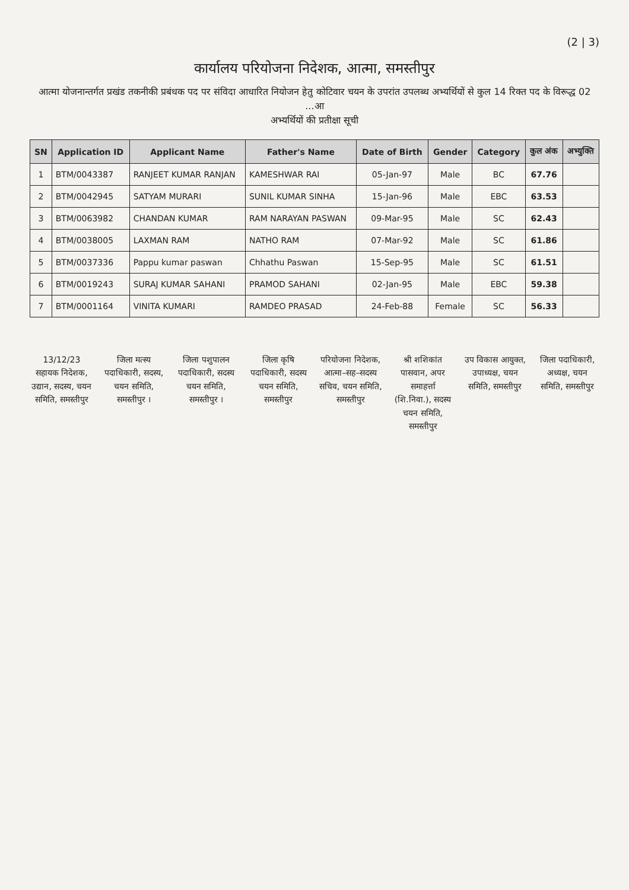(2 | 3)
कार्यालय परियोजना निदेशक, आत्मा, समस्तीपुर
आत्मा योजनान्तर्गत प्रखंड तकनीकी प्रबंधक पद पर संविदा आधारित नियोजन हेतु कोटिवार चयन के उपरांत उपलब्ध अभ्यर्थियों से कुल 14 रिक्त पद के विरूद्ध 02 ...आ
अभ्यर्थियों की प्रतीक्षा सूची
| SN | Application ID | Applicant Name | Father's Name | Date of Birth | Gender | Category | कुल अंक | अभ्युक्ति |
| --- | --- | --- | --- | --- | --- | --- | --- | --- |
| 1 | BTM/0043387 | RANJEET KUMAR RANJAN | KAMESHWAR RAI | 05-Jan-97 | Male | BC | 67.76 | |
| 2 | BTM/0042945 | SATYAM MURARI | SUNIL KUMAR SINHA | 15-Jan-96 | Male | EBC | 63.53 | |
| 3 | BTM/0063982 | CHANDAN KUMAR | RAM NARAYAN PASWAN | 09-Mar-95 | Male | SC | 62.43 | |
| 4 | BTM/0038005 | LAXMAN RAM | NATHO RAM | 07-Mar-92 | Male | SC | 61.86 | |
| 5 | BTM/0037336 | Pappu kumar paswan | Chhathu Paswan | 15-Sep-95 | Male | SC | 61.51 | |
| 6 | BTM/0019243 | SURAJ KUMAR SAHANI | PRAMOD SAHANI | 02-Jan-95 | Male | EBC | 59.38 | |
| 7 | BTM/0001164 | VINITA KUMARI | RAMDEO PRASAD | 24-Feb-88 | Female | SC | 56.33 | |
13/12/23
सहायक निदेशक, उद्यान, सदस्य, चयन समिति, समस्तीपुर
जिला मत्स्य पदाधिकारी, सदस्य, चयन समिति, समस्तीपुर ।
जिला पशुपालन पदाधिकारी, सदस्य चयन समिति, समस्तीपुर ।
जिला कृषि पदाधिकारी, सदस्य चयन समिति, समस्तीपुर
परियोजना निदेशक, आत्मा–सह–सदस्य सचिव, चयन समिति, समस्तीपुर
श्री शशिकांत पासवान, अपर समाहर्त्ता (शि.निवा.), सदस्य चयन समिति, समस्तीपुर
उप विकास आयुक्त, उपाध्यक्ष, चयन समिति, समस्तीपुर
जिला पदाधिकारी, अध्यक्ष, चयन समिति, समस्तीपुर